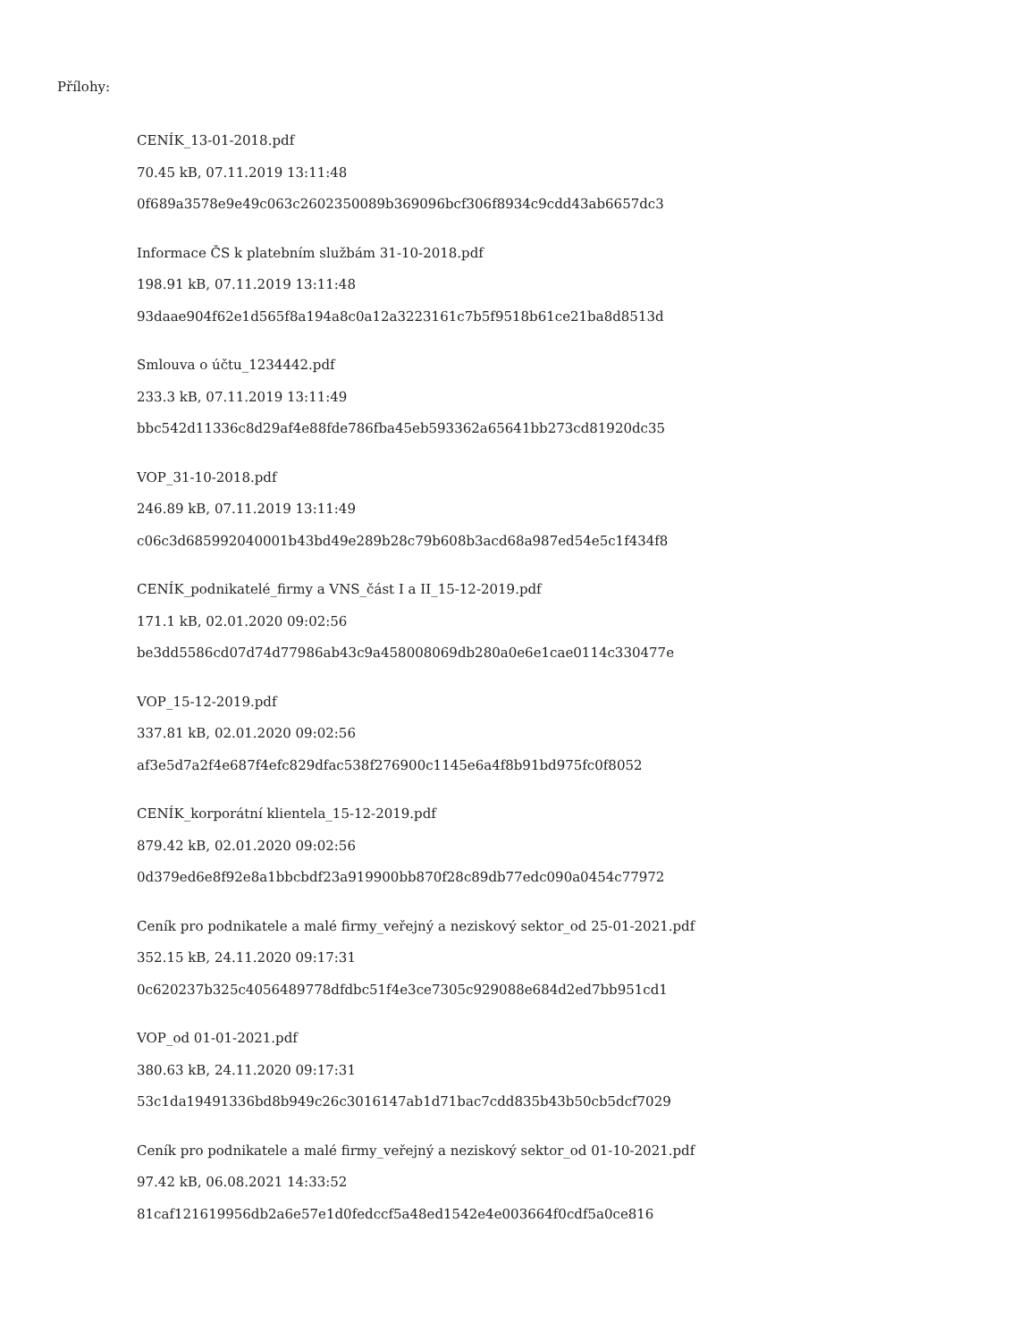Přílohy:
CENÍK_13-01-2018.pdf
70.45 kB, 07.11.2019 13:11:48
0f689a3578e9e49c063c2602350089b369096bcf306f8934c9cdd43ab6657dc3
Informace ČS k platebním službám 31-10-2018.pdf
198.91 kB, 07.11.2019 13:11:48
93daae904f62e1d565f8a194a8c0a12a3223161c7b5f9518b61ce21ba8d8513d
Smlouva o účtu_1234442.pdf
233.3 kB, 07.11.2019 13:11:49
bbc542d11336c8d29af4e88fde786fba45eb593362a65641bb273cd81920dc35
VOP_31-10-2018.pdf
246.89 kB, 07.11.2019 13:11:49
c06c3d685992040001b43bd49e289b28c79b608b3acd68a987ed54e5c1f434f8
CENÍK_podnikatelé_firmy a VNS_část I a II_15-12-2019.pdf
171.1 kB, 02.01.2020 09:02:56
be3dd5586cd07d74d77986ab43c9a458008069db280a0e6e1cae0114c330477e
VOP_15-12-2019.pdf
337.81 kB, 02.01.2020 09:02:56
af3e5d7a2f4e687f4efc829dfac538f276900c1145e6a4f8b91bd975fc0f8052
CENÍK_korporátní klientela_15-12-2019.pdf
879.42 kB, 02.01.2020 09:02:56
0d379ed6e8f92e8a1bbcbdf23a919900bb870f28c89db77edc090a0454c77972
Ceník pro podnikatele a malé firmy_veřejný a neziskový sektor_od 25-01-2021.pdf
352.15 kB, 24.11.2020 09:17:31
0c620237b325c4056489778dfdbc51f4e3ce7305c929088e684d2ed7bb951cd1
VOP_od 01-01-2021.pdf
380.63 kB, 24.11.2020 09:17:31
53c1da19491336bd8b949c26c3016147ab1d71bac7cdd835b43b50cb5dcf7029
Ceník pro podnikatele a malé firmy_veřejný a neziskový sektor_od 01-10-2021.pdf
97.42 kB, 06.08.2021 14:33:52
81caf121619956db2a6e57e1d0fedccf5a48ed1542e4e003664f0cdf5a0ce816